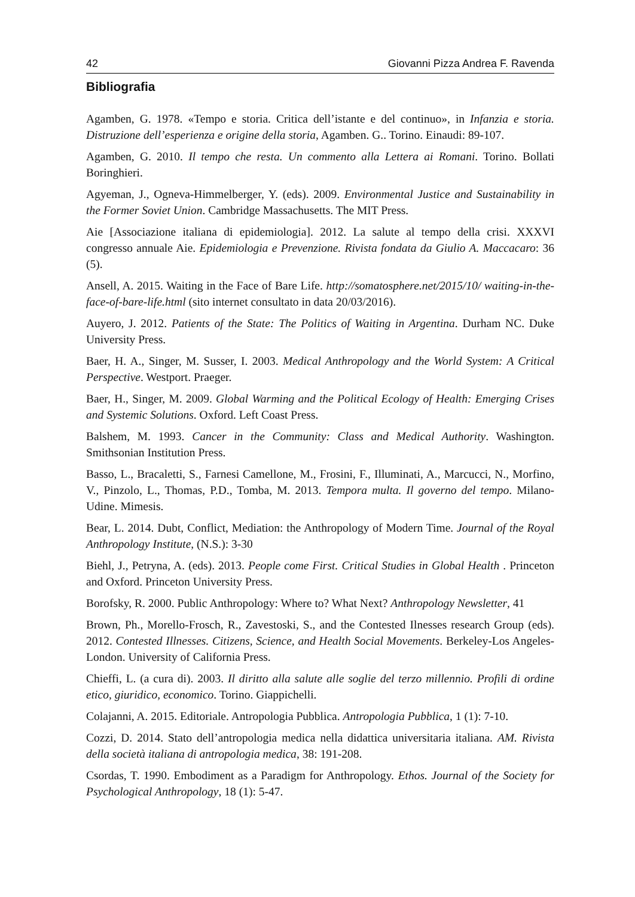42 Giovanni Pizza Andrea F. Ravenda
Bibliografia
Agamben, G. 1978. «Tempo e storia. Critica dell’istante e del continuo», in Infanzia e storia. Distruzione dell’esperienza e origine della storia, Agamben. G.. Torino. Einaudi: 89-107.
Agamben, G. 2010. Il tempo che resta. Un commento alla Lettera ai Romani. Torino. Bollati Boringhieri.
Agyeman, J., Ogneva-Himmelberger, Y. (eds). 2009. Environmental Justice and Sustainability in the Former Soviet Union. Cambridge Massachusetts. The MIT Press.
Aie [Associazione italiana di epidemiologia]. 2012. La salute al tempo della crisi. XXXVI congresso annuale Aie. Epidemiologia e Prevenzione. Rivista fondata da Giulio A. Maccacaro: 36 (5).
Ansell, A. 2015. Waiting in the Face of Bare Life. http://somatosphere.net/2015/10/ waiting-in-the-face-of-bare-life.html (sito internet consultato in data 20/03/2016).
Auyero, J. 2012. Patients of the State: The Politics of Waiting in Argentina. Durham NC. Duke University Press.
Baer, H. A., Singer, M. Susser, I. 2003. Medical Anthropology and the World System: A Critical Perspective. Westport. Praeger.
Baer, H., Singer, M. 2009. Global Warming and the Political Ecology of Health: Emerging Crises and Systemic Solutions. Oxford. Left Coast Press.
Balshem, M. 1993. Cancer in the Community: Class and Medical Authority. Washington. Smithsonian Institution Press.
Basso, L., Bracaletti, S., Farnesi Camellone, M., Frosini, F., Illuminati, A., Marcucci, N., Morfino, V., Pinzolo, L., Thomas, P.D., Tomba, M. 2013. Tempora multa. Il governo del tempo. Milano-Udine. Mimesis.
Bear, L. 2014. Dubt, Conflict, Mediation: the Anthropology of Modern Time. Journal of the Royal Anthropology Institute, (N.S.): 3-30
Biehl, J., Petryna, A. (eds). 2013. People come First. Critical Studies in Global Health . Princeton and Oxford. Princeton University Press.
Borofsky, R. 2000. Public Anthropology: Where to? What Next? Anthropology Newsletter, 41
Brown, Ph., Morello-Frosch, R., Zavestoski, S., and the Contested Ilnesses research Group (eds). 2012. Contested Illnesses. Citizens, Science, and Health Social Movements. Berkeley-Los Angeles-London. University of California Press.
Chieffi, L. (a cura di). 2003. Il diritto alla salute alle soglie del terzo millennio. Profili di ordine etico, giuridico, economico. Torino. Giappichelli.
Colajanni, A. 2015. Editoriale. Antropologia Pubblica. Antropologia Pubblica, 1 (1): 7-10.
Cozzi, D. 2014. Stato dell’antropologia medica nella didattica universitaria italiana. AM. Rivista della società italiana di antropologia medica, 38: 191-208.
Csordas, T. 1990. Embodiment as a Paradigm for Anthropology. Ethos. Journal of the Society for Psychological Anthropology, 18 (1): 5-47.